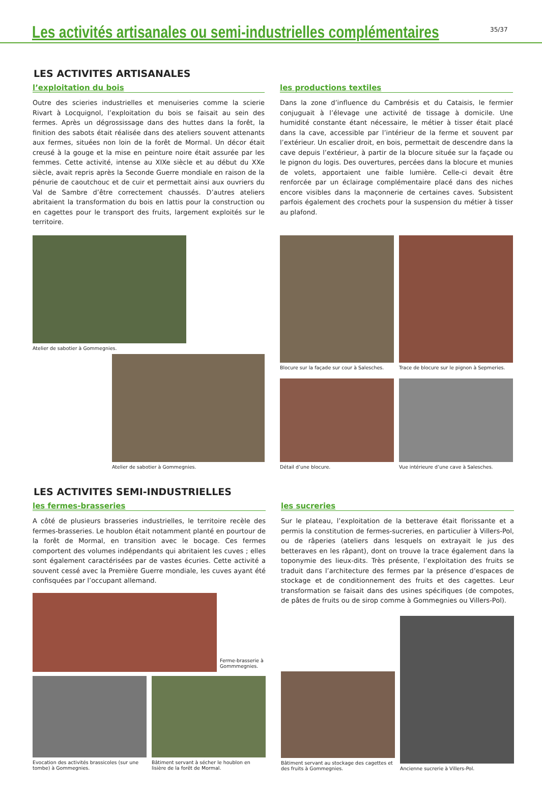Les activités artisanales ou semi-industrielles complémentaires
35/37
LES ACTIVITES ARTISANALES
l’exploitation du bois
Outre des scieries industrielles et menuiseries comme la scierie Rivart à Locquignol, l’exploitation du bois se faisait au sein des fermes. Après un dégrossissage dans des huttes dans la forêt, la finition des sabots était réalisée dans des ateliers souvent attenants aux fermes, situées non loin de la forêt de Mormal. Un décor était creusé à la gouge et la mise en peinture noire était assurée par les femmes. Cette activité, intense au XIXe siècle et au début du XXe siècle, avait repris après la Seconde Guerre mondiale en raison de la pénurie de caoutchouc et de cuir et permettait ainsi aux ouvriers du Val de Sambre d’être correctement chaussés. D’autres ateliers abritaient la transformation du bois en lattis pour la construction ou en cagettes pour le transport des fruits, largement exploités sur le territoire.
Atelier de sabotier à Gommegnies.
Atelier de sabotier à Gommegnies.
les productions textiles
Dans la zone d’influence du Cambrésis et du Cataisis, le fermier conjuguait à l’élevage une activité de tissage à domicile. Une humidité constante étant nécessaire, le métier à tisser était placé dans la cave, accessible par l’intérieur de la ferme et souvent par l’extérieur. Un escalier droit, en bois, permettait de descendre dans la cave depuis l’extérieur, à partir de la blocure située sur la façade ou le pignon du logis. Des ouvertures, percées dans la blocure et munies de volets, apportaient une faible lumière. Celle-ci devait être renforcée par un éclairage complémentaire placé dans des niches encore visibles dans la maçonnerie de certaines caves. Subsistent parfois également des crochets pour la suspension du métier à tisser au plafond.
Blocure sur la façade sur cour à Salesches.
Trace de blocure sur le pignon à Sepmeries.
Détail d’une blocure. Vue intérieure d’une cave à Salesches.
LES ACTIVITES SEMI-INDUSTRIELLES
les fermes-brasseries
A côté de plusieurs brasseries industrielles, le territoire recèle des fermes-brasseries. Le houblon était notamment planté en pourtour de la forêt de Mormal, en transition avec le bocage. Ces fermes comportent des volumes indépendants qui abritaient les cuves ; elles sont également caractérisées par de vastes écuries. Cette activité a souvent cessé avec la Première Guerre mondiale, les cuves ayant été confisquées par l’occupant allemand.
Ferme-brasserie à
Gommmegnies.
Evocation des activités brassicoles (sur une tombe) à Gommegnies.
Bâtiment servant à sécher le houblon en lisière de la forêt de Mormal.
les sucreries
Sur le plateau, l’exploitation de la betterave était florissante et a permis la constitution de fermes-sucreries, en particulier à Villers-Pol, ou de râperies (ateliers dans lesquels on extrayait le jus des betteraves en les râpant), dont on trouve la trace également dans la toponymie des lieux-dits. Très présente, l’exploitation des fruits se traduit dans l’architecture des fermes par la présence d’espaces de stockage et de conditionnement des fruits et des cagettes. Leur transformation se faisait dans des usines spécifiques (de compotes, de pâtes de fruits ou de sirop comme à Gommegnies ou Villers-Pol).
Bâtiment servant au stockage des cagettes et des fruits à Gommegnies.
Ancienne sucrerie à Villers-Pol.